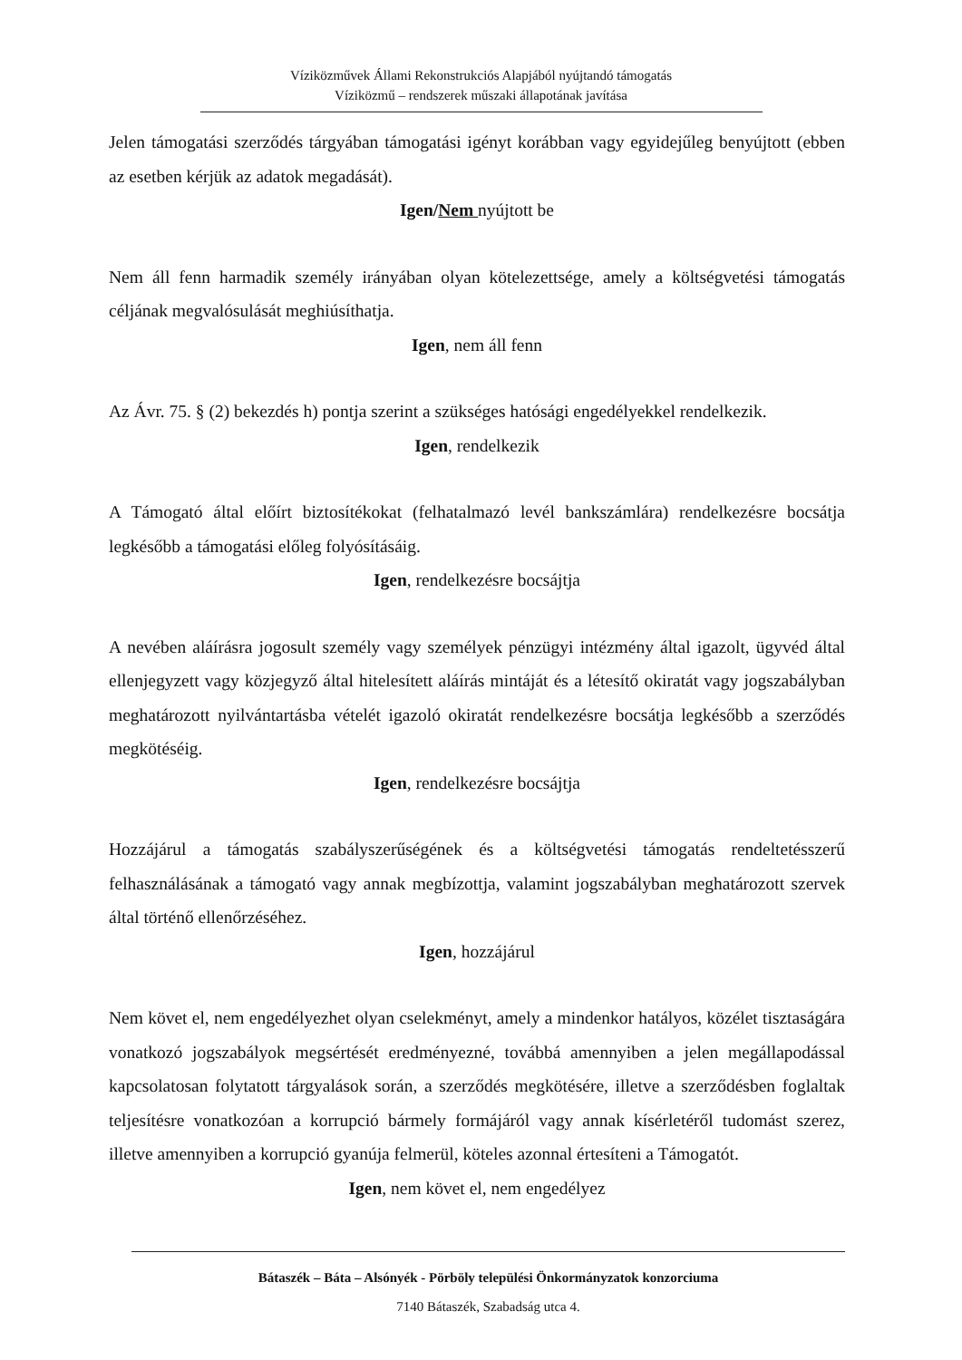Víziközművek Állami Rekonstrukciós Alapjából nyújtandó támogatás
Víziközmű – rendszerek műszaki állapotának javítása
Jelen támogatási szerződés tárgyában támogatási igényt korábban vagy egyidejűleg benyújtott (ebben az esetben kérjük az adatok megadását).
Igen/Nem nyújtott be
Nem áll fenn harmadik személy irányában olyan kötelezettsége, amely a költségvetési támogatás céljának megvalósulását meghiúsíthatja.
Igen, nem áll fenn
Az Ávr. 75. § (2) bekezdés h) pontja szerint a szükséges hatósági engedélyekkel rendelkezik.
Igen, rendelkezik
A Támogató által előírt biztosítékokat (felhatalmazó levél bankszámlára) rendelkezésre bocsátja legkésőbb a támogatási előleg folyósításáig.
Igen, rendelkezésre bocsájtja
A nevében aláírásra jogosult személy vagy személyek pénzügyi intézmény által igazolt, ügyvéd által ellenjegyzett vagy közjegyző által hitelesített aláírás mintáját és a létesítő okiratát vagy jogszabályban meghatározott nyilvántartásba vételét igazoló okiratát rendelkezésre bocsátja legkésőbb a szerződés megkötéséig.
Igen, rendelkezésre bocsájtja
Hozzájárul a támogatás szabályszerűségének és a költségvetési támogatás rendeltetésszerű felhasználásának a támogató vagy annak megbízottja, valamint jogszabályban meghatározott szervek által történő ellenőrzéséhez.
Igen, hozzájárul
Nem követ el, nem engedélyezhet olyan cselekményt, amely a mindenkor hatályos, közélet tisztaságára vonatkozó jogszabályok megsértését eredményezné, továbbá amennyiben a jelen megállapodással kapcsolatosan folytatott tárgyalások során, a szerződés megkötésére, illetve a szerződésben foglaltak teljesítésre vonatkozóan a korrupció bármely formájáról vagy annak kísérletéről tudomást szerez, illetve amennyiben a korrupció gyanúja felmerül, köteles azonnal értesíteni a Támogatót.
Igen, nem követ el, nem engedélyez
Bátaszék – Báta – Alsónyék - Pörböly települési Önkormányzatok konzorciuma
7140 Bátaszék, Szabadság utca 4.